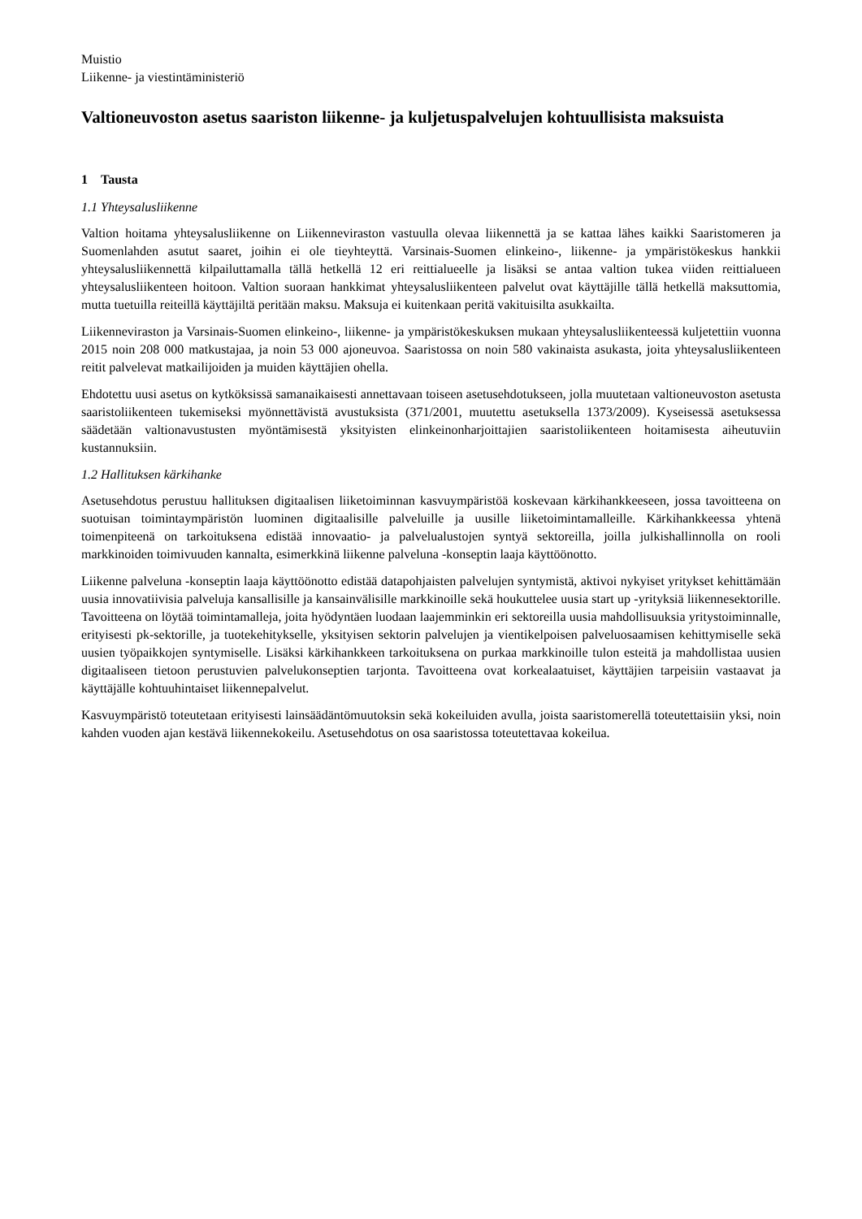Muistio
Liikenne- ja viestintäministeriö
Valtioneuvoston asetus saariston liikenne- ja kuljetuspalvelujen kohtuullisista maksuista
1 Tausta
1.1 Yhteysalusliikenne
Valtion hoitama yhteysalusliikenne on Liikenneviraston vastuulla olevaa liikennettä ja se kattaa lähes kaikki Saaristomeren ja Suomenlahden asutut saaret, joihin ei ole tieyhteyttä. Varsinais-Suomen elinkeino-, liikenne- ja ympäristökeskus hankkii yhteysalusliikennettä kilpailuttamalla tällä hetkellä 12 eri reittialueelle ja lisäksi se antaa valtion tukea viiden reittialueen yhteysalusliikenteen hoitoon. Valtion suoraan hankkimat yhteysalusliikenteen palvelut ovat käyttäjille tällä hetkellä maksuttomia, mutta tuetuilla reiteillä käyttäjiltä peritään maksu. Maksuja ei kuitenkaan peritä vakituisilta asukkailta.
Liikenneviraston ja Varsinais-Suomen elinkeino-, liikenne- ja ympäristökeskuksen mukaan yhteysalusliikenteessä kuljetettiin vuonna 2015 noin 208 000 matkustajaa, ja noin 53 000 ajoneuvoa. Saaristossa on noin 580 vakinaista asukasta, joita yhteysalusliikenteen reitit palvelevat matkailijoiden ja muiden käyttäjien ohella.
Ehdotettu uusi asetus on kytköksissä samanaikaisesti annettavaan toiseen asetusehdotukseen, jolla muutetaan valtioneuvoston asetusta saaristoliikenteen tukemiseksi myönnettävistä avustuksista (371/2001, muutettu asetuksella 1373/2009). Kyseisessä asetuksessa säädetään valtionavustusten myöntämisestä yksityisten elinkeinonharjoittajien saaristoliikenteen hoitamisesta aiheutuviin kustannuksiin.
1.2 Hallituksen kärkihanke
Asetusehdotus perustuu hallituksen digitaalisen liiketoiminnan kasvuympäristöä koskevaan kärkihankkeeseen, jossa tavoitteena on suotuisan toimintaympäristön luominen digitaalisille palveluille ja uusille liiketoimintamalleille. Kärkihankkeessa yhtenä toimenpiteenä on tarkoituksena edistää innovaatio- ja palvelualustojen syntyä sektoreilla, joilla julkishallinnolla on rooli markkinoiden toimivuuden kannalta, esimerkkinä liikenne palveluna -konseptin laaja käyttöönotto.
Liikenne palveluna -konseptin laaja käyttöönotto edistää datapohjaisten palvelujen syntymistä, aktivoi nykyiset yritykset kehittämään uusia innovatiivisia palveluja kansallisille ja kansainvälisille markkinoille sekä houkuttelee uusia start up -yrityksiä liikennesektorille. Tavoitteena on löytää toimintamalleja, joita hyödyntäen luodaan laajemminkin eri sektoreilla uusia mahdollisuuksia yritystoiminnalle, erityisesti pk-sektorille, ja tuotekehitykselle, yksityisen sektorin palvelujen ja vientikelpoisen palveluosaamisen kehittymiselle sekä uusien työpaikkojen syntymiselle. Lisäksi kärkihankkeen tarkoituksena on purkaa markkinoille tulon esteitä ja mahdollistaa uusien digitaaliseen tietoon perustuvien palvelukonseptien tarjonta. Tavoitteena ovat korkealaatuiset, käyttäjien tarpeisiin vastaavat ja käyttäjälle kohtuuhintaiset liikennepalvelut.
Kasvuympäristö toteutetaan erityisesti lainsäädäntömuutoksin sekä kokeiluiden avulla, joista saaristomerellä toteutettaisiin yksi, noin kahden vuoden ajan kestävä liikennekokeilu. Asetusehdotus on osa saaristossa toteutettavaa kokeilua.